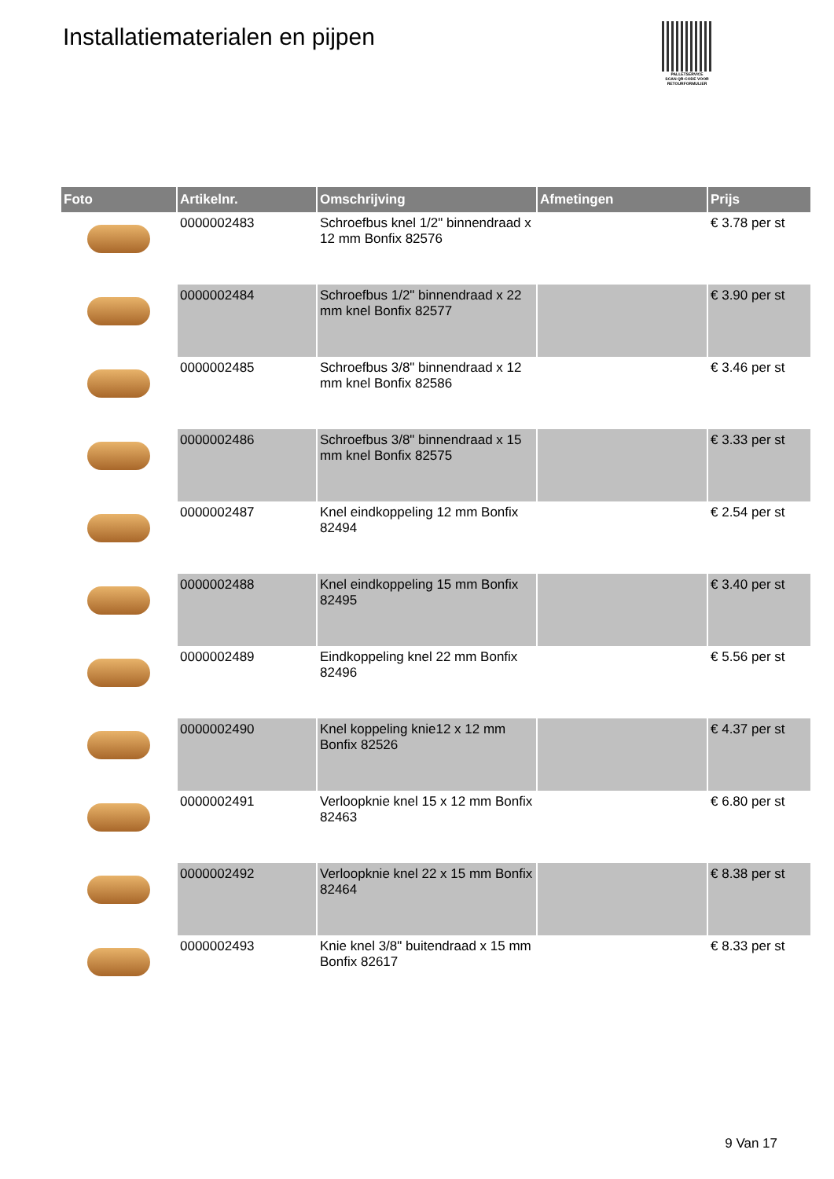Installatiematerialen en pijpen
PALLETSERVICE
SCAN QR-CODE VOOR RETOURFORMULIER
| Foto | Artikelnr. | Omschrijving | Afmetingen | Prijs |
| --- | --- | --- | --- | --- |
| | 0000002483 | Schroefbus knel 1/2" binnendraad x 12 mm Bonfix 82576 | | € 3.78 per st |
| | 0000002484 | Schroefbus 1/2" binnendraad x 22 mm knel Bonfix 82577 | | € 3.90 per st |
| | 0000002485 | Schroefbus 3/8" binnendraad x 12 mm knel Bonfix 82586 | | € 3.46 per st |
| | 0000002486 | Schroefbus 3/8" binnendraad x 15 mm knel Bonfix 82575 | | € 3.33 per st |
| | 0000002487 | Knel eindkoppeling 12 mm Bonfix 82494 | | € 2.54 per st |
| | 0000002488 | Knel eindkoppeling 15 mm Bonfix 82495 | | € 3.40 per st |
| | 0000002489 | Eindkoppeling knel 22 mm Bonfix 82496 | | € 5.56 per st |
| | 0000002490 | Knel koppeling knie12 x 12 mm Bonfix 82526 | | € 4.37 per st |
| | 0000002491 | Verloopknie knel 15 x 12 mm Bonfix 82463 | | € 6.80 per st |
| | 0000002492 | Verloopknie knel 22 x 15 mm Bonfix 82464 | | € 8.38 per st |
| | 0000002493 | Knie knel 3/8" buitendraad x 15 mm Bonfix 82617 | | € 8.33 per st |
9 Van 17